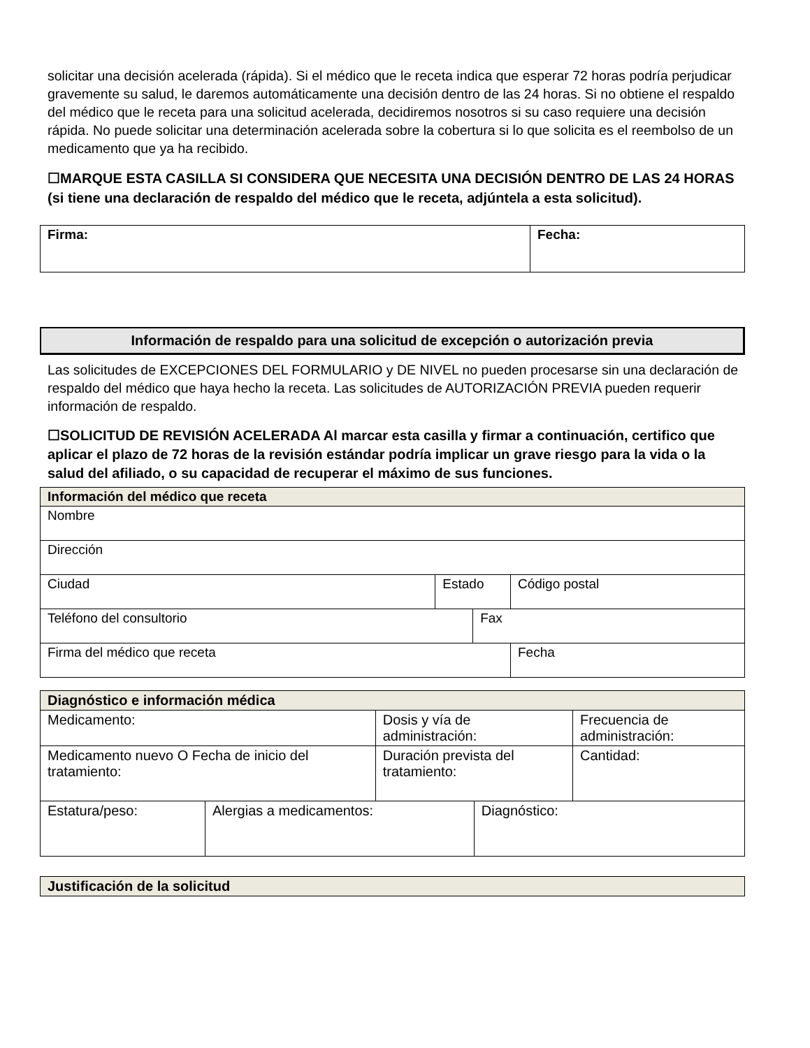solicitar una decisión acelerada (rápida). Si el médico que le receta indica que esperar 72 horas podría perjudicar gravemente su salud, le daremos automáticamente una decisión dentro de las 24 horas. Si no obtiene el respaldo del médico que le receta para una solicitud acelerada, decidiremos nosotros si su caso requiere una decisión rápida. No puede solicitar una determinación acelerada sobre la cobertura si lo que solicita es el reembolso de un medicamento que ya ha recibido.
☐MARQUE ESTA CASILLA SI CONSIDERA QUE NECESITA UNA DECISIÓN DENTRO DE LAS 24 HORAS (si tiene una declaración de respaldo del médico que le receta, adjúntela a esta solicitud).
| Firma: | Fecha: |
Información de respaldo para una solicitud de excepción o autorización previa
Las solicitudes de EXCEPCIONES DEL FORMULARIO y DE NIVEL no pueden procesarse sin una declaración de respaldo del médico que haya hecho la receta. Las solicitudes de AUTORIZACIÓN PREVIA pueden requerir información de respaldo.
☐SOLICITUD DE REVISIÓN ACELERADA Al marcar esta casilla y firmar a continuación, certifico que aplicar el plazo de 72 horas de la revisión estándar podría implicar un grave riesgo para la vida o la salud del afiliado, o su capacidad de recuperar el máximo de sus funciones.
| Información del médico que receta | | | |
| Nombre | | | |
| Dirección | | | |
| Ciudad | Estado | | Código postal |
| Teléfono del consultorio | | Fax | |
| Firma del médico que receta | | | Fecha |
| Diagnóstico e información médica | | | | |
| Medicamento: | | Dosis y vía de administración: | | Frecuencia de administración: |
| Medicamento nuevo O Fecha de inicio del tratamiento: | | Duración prevista del tratamiento: | | Cantidad: |
| Estatura/peso: | Alergias a medicamentos: | | Diagnóstico: | |
| Justificación de la solicitud |